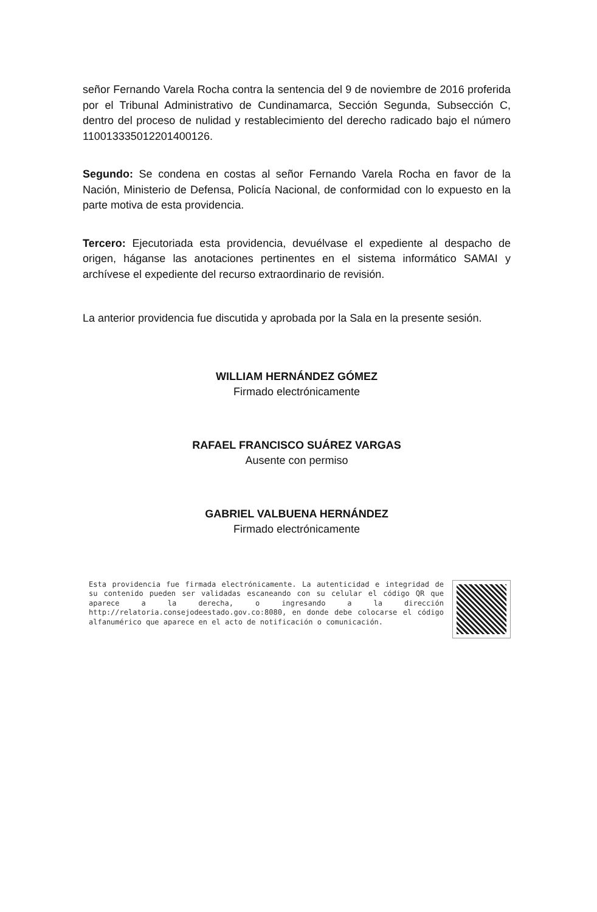señor Fernando Varela Rocha contra la sentencia del 9 de noviembre de 2016 proferida por el Tribunal Administrativo de Cundinamarca, Sección Segunda, Subsección C, dentro del proceso de nulidad y restablecimiento del derecho radicado bajo el número 11001333501220140012​6.
Segundo: Se condena en costas al señor Fernando Varela Rocha en favor de la Nación, Ministerio de Defensa, Policía Nacional, de conformidad con lo expuesto en la parte motiva de esta providencia.
Tercero: Ejecutoriada esta providencia, devuélvase el expediente al despacho de origen, háganse las anotaciones pertinentes en el sistema informático SAMAI y archívese el expediente del recurso extraordinario de revisión.
La anterior providencia fue discutida y aprobada por la Sala en la presente sesión.
WILLIAM HERNÁNDEZ GÓMEZ
Firmado electrónicamente
RAFAEL FRANCISCO SUÁREZ VARGAS
Ausente con permiso
GABRIEL VALBUENA HERNÁNDEZ
Firmado electrónicamente
Esta providencia fue firmada electrónicamente. La autenticidad e integridad de su contenido pueden ser validadas escaneando con su celular el código QR que aparece a la derecha, o ingresando a la dirección http://relatoria.consejodeestado.gov.co:8080, en donde debe colocarse el código alfanumérico que aparece en el acto de notificación o comunicación.